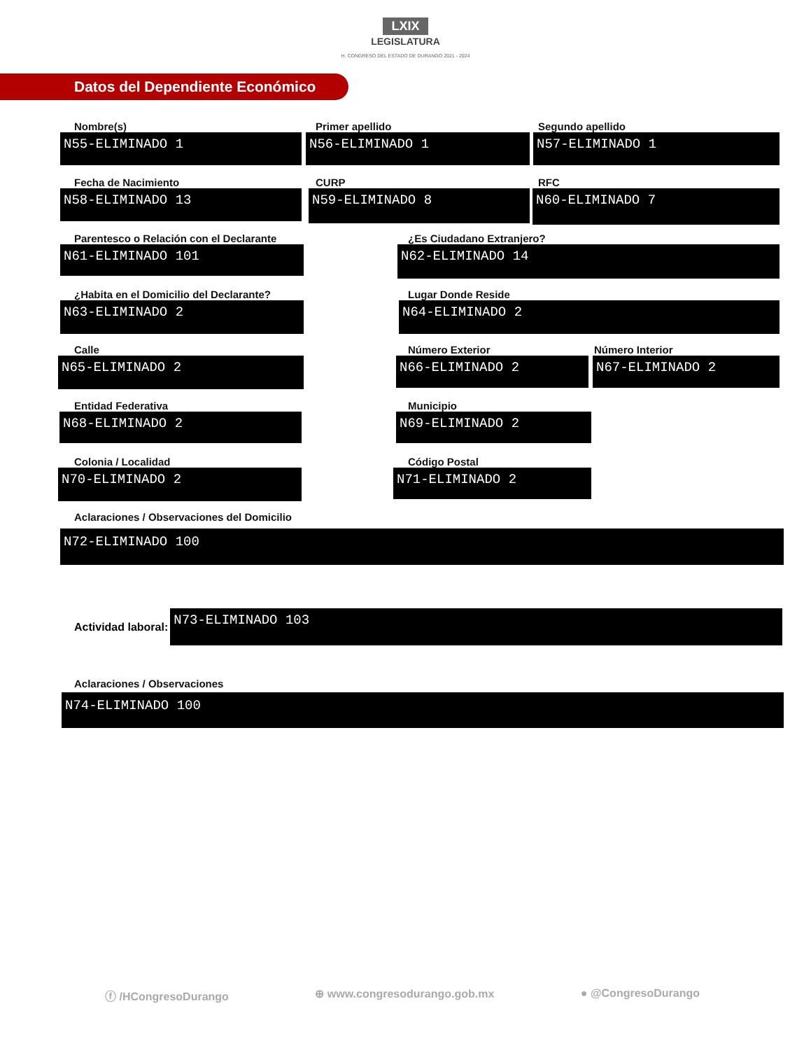LXIX
LEGISLATURA
H. CONGRESO DEL ESTADO DE DURANGO 2021 - 2024
Datos del Dependiente Económico
Nombre(s)
N55-ELIMINADO 1
Primer apellido
N56-ELIMINADO 1
Segundo apellido
N57-ELIMINADO 1
Fecha de Nacimiento
N58-ELIMINADO 13
CURP
N59-ELIMINADO 8
RFC
N60-ELIMINADO 7
Parentesco o Relación con el Declarante
N61-ELIMINADO 101
¿Es Ciudadano Extranjero?
N62-ELIMINADO 14
¿Habita en el Domicilio del Declarante?
N63-ELIMINADO 2
Lugar Donde Reside
N64-ELIMINADO 2
Calle
N65-ELIMINADO 2
Número Exterior
N66-ELIMINADO 2
Número Interior
N67-ELIMINADO 2
Entidad Federativa
N68-ELIMINADO 2
Municipio
N69-ELIMINADO 2
Colonia / Localidad
N70-ELIMINADO 2
Código Postal
N71-ELIMINADO 2
Aclaraciones / Observaciones del Domicilio
N72-ELIMINADO 100
Actividad laboral:
N73-ELIMINADO 103
Aclaraciones / Observaciones
N74-ELIMINADO 100
ⓕ /HCongresoDurango ⊕ www.congresodurango.gob.mx ● @CongresoDurango